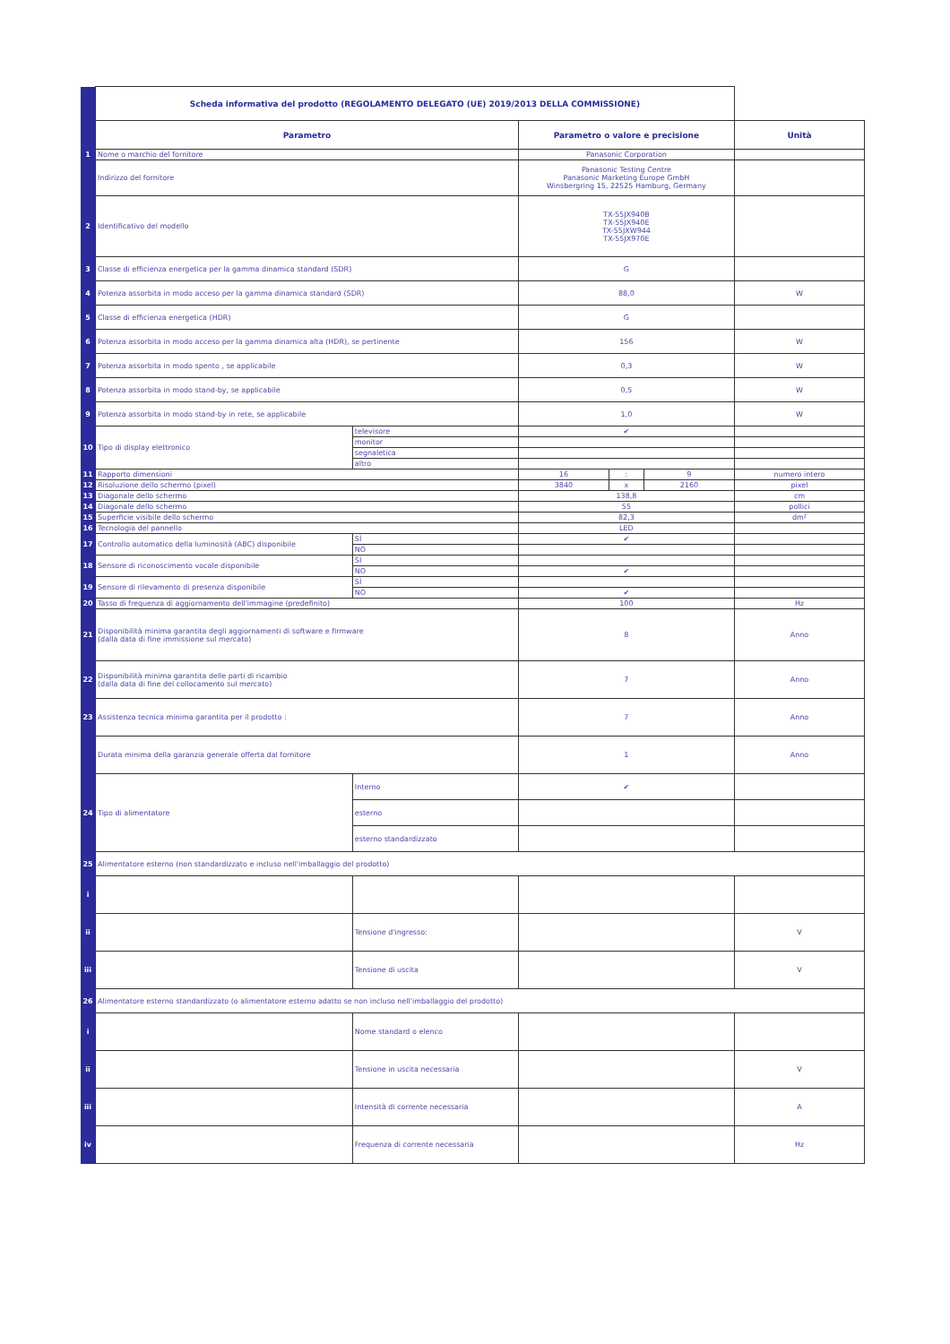| | Scheda informativa del prodotto (REGOLAMENTO DELEGATO (UE) 2019/2013 DELLA COMMISSIONE) | | | | | |
| | Parametro | | Parametro o valore e precisione | | | Unità |
| 1 | Nome o marchio del fornitore | | Panasonic Corporation | | | |
| | Indirizzo del fornitore | | Panasonic Testing Centre Panasonic Marketing Europe GmbH Winsbergring 15, 22525 Hamburg, Germany | | | |
| 2 | Identificativo del modello | | TX-55JX940B TX-55JX940E TX-55JXW944 TX-55JX970E | | | |
| 3 | Classe di efficienza energetica per la gamma dinamica standard (SDR) | | G | | | |
| 4 | Potenza assorbita in modo acceso per la gamma dinamica standard (SDR) | | 88,0 | | | W |
| 5 | Classe di efficienza energetica (HDR) | | G | | | |
| 6 | Potenza assorbita in modo acceso per la gamma dinamica alta (HDR), se pertinente | | 156 | | | W |
| 7 | Potenza assorbita in modo spento , se applicabile | | 0,3 | | | W |
| 8 | Potenza assorbita in modo stand-by, se applicabile | | 0,5 | | | W |
| 9 | Potenza assorbita in modo stand-by in rete, se applicabile | | 1,0 | | | W |
| 10 | Tipo di display elettronico | televisore | ✔ | | | |
| | | monitor | | | | |
| | | segnaletica | | | | |
| | | altro | | | | |
| 11 | Rapporto dimensioni | | 16 | : | 9 | numero intero |
| 12 | Risoluzione dello schermo (pixel) | | 3840 | x | 2160 | pixel |
| 13 | Diagonale dello schermo | | 138,8 | | | cm |
| 14 | Diagonale dello schermo | | 55 | | | pollici |
| 15 | Superficie visibile dello schermo | | 82,3 | | | dm² |
| 16 | Tecnologia del pannello | | LED | | | |
| 17 | Controllo automatico della luminosità (ABC) disponibile | SÌ | ✔ | | | |
| | | NO | | | | |
| 18 | Sensore di riconoscimento vocale disponibile | SÌ | | | | |
| | | NO | ✔ | | | |
| 19 | Sensore di rilevamento di presenza disponibile | SÌ | | | | |
| | | NO | ✔ | | | |
| 20 | Tasso di frequenza di aggiornamento dell'immagine (predefinito) | | 100 | | | Hz |
| 21 | Disponibilità minima garantita degli aggiornamenti di software e firmware (dalla data di fine immissione sul mercato) | | 8 | | | Anno |
| 22 | Disponibilità minima garantita delle parti di ricambio (dalla data di fine del collocamento sul mercato) | | 7 | | | Anno |
| 23 | Assistenza tecnica minima garantita per il prodotto : | | 7 | | | Anno |
| | Durata minima della garanzia generale offerta dal fornitore | | 1 | | | Anno |
| 24 | Tipo di alimentatore | Interno | ✔ | | | |
| | | esterno | | | | |
| | | esterno standardizzato | | | | |
| 25 | Alimentatore esterno (non standardizzato e incluso nell'imballaggio del prodotto) | | | | | |
| i | | | | | | |
| ii | | Tensione d'ingresso: | | | | V |
| iii | | Tensione di uscita | | | | V |
| 26 | Alimentatore esterno standardizzato (o alimentatore esterno adatto se non incluso nell'imballaggio del prodotto) | | | | | |
| i | | Nome standard o elenco | | | | |
| ii | | Tensione in uscita necessaria | | | | V |
| iii | | Intensità di corrente necessaria | | | | A |
| iv | | Frequenza di corrente necessaria | | | | Hz |